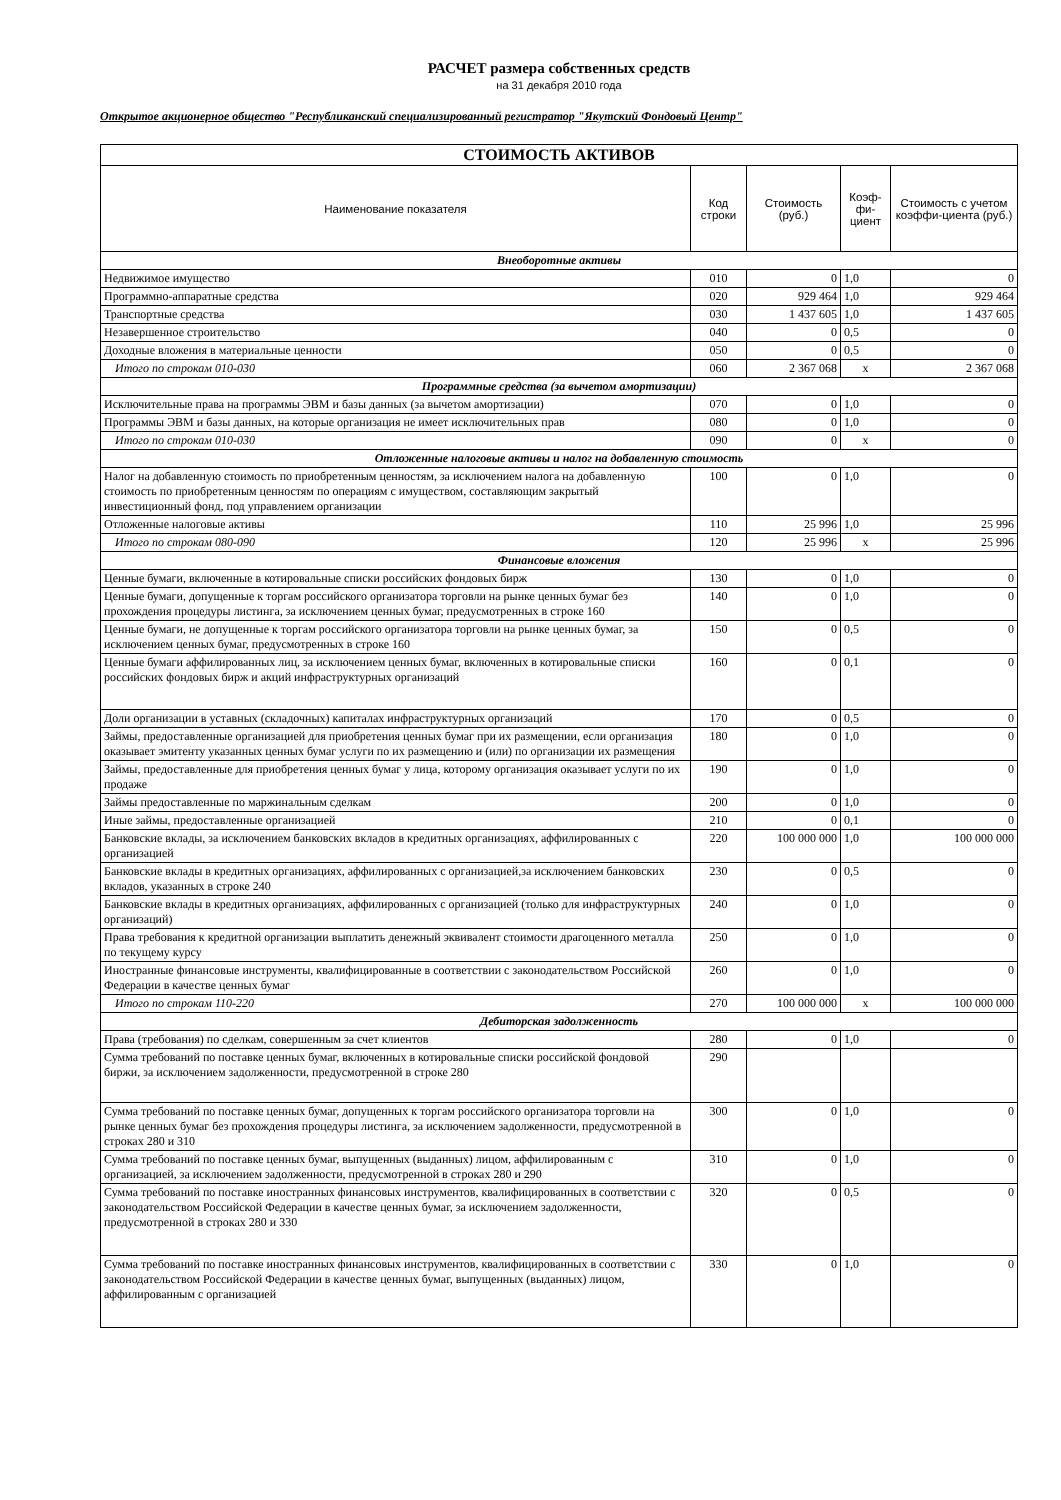РАСЧЕТ размера собственных средств
на 31 декабря 2010 года
Открытое акционерное общество "Республиканский специализированный регистратор "Якутский Фондовый Центр"
| СТОИМОСТЬ АКТИВОВ | | | | |
| Наименование показателя | Код строки | Стоимость (руб.) | Коэф-фи-циент | Стоимость с учетом коэффи-циента (руб.) |
| Внеоборотные активы | | | | |
| Недвижимое имущество | 010 | 0 | 1,0 | 0 |
| Программно-аппаратные средства | 020 | 929 464 | 1,0 | 929 464 |
| Транспортные средства | 030 | 1 437 605 | 1,0 | 1 437 605 |
| Незавершенное строительство | 040 | 0 | 0,5 | 0 |
| Доходные вложения в материальные ценности | 050 | 0 | 0,5 | 0 |
| Итого по строкам 010-030 | 060 | 2 367 068 | х | 2 367 068 |
| Программные средства (за вычетом амортизации) | | | | |
| Исключительные права на программы ЭВМ и базы данных (за вычетом амортизации) | 070 | 0 | 1,0 | 0 |
| Программы ЭВМ и базы данных, на которые организация не имеет исключительных прав | 080 | 0 | 1,0 | 0 |
| Итого по строкам 010-030 | 090 | 0 | х | 0 |
| Отложенные налоговые активы и налог на добавленную стоимость | | | | |
| Налог на добавленную стоимость по приобретенным ценностям, за исключением налога на добавленную стоимость по приобретенным ценностям по операциям с имуществом, составляющим закрытый инвестиционный фонд, под управлением организации | 100 | 0 | 1,0 | 0 |
| Отложенные налоговые активы | 110 | 25 996 | 1,0 | 25 996 |
| Итого по строкам 080-090 | 120 | 25 996 | х | 25 996 |
| Финансовые вложения | | | | |
| Ценные бумаги, включенные в котировальные списки российских фондовых бирж | 130 | 0 | 1,0 | 0 |
| Ценные бумаги, допущенные к торгам российского организатора торговли на рынке ценных бумаг без прохождения процедуры листинга, за исключением ценных бумаг, предусмотренных в строке 160 | 140 | 0 | 1,0 | 0 |
| Ценные бумаги, не допущенные к торгам российского организатора торговли на рынке ценных бумаг, за исключением ценных бумаг, предусмотренных в строке 160 | 150 | 0 | 0,5 | 0 |
| Ценные бумаги аффилированных лиц, за исключением ценных бумаг, включенных в котировальные списки российских фондовых бирж и акций инфраструктурных организаций | 160 | 0 | 0,1 | 0 |
| Доли организации в уставных (складочных) капиталах инфраструктурных организаций | 170 | 0 | 0,5 | 0 |
| Займы, предоставленные организацией для приобретения ценных бумаг при их размещении, если организация оказывает эмитенту указанных ценных бумаг услуги по их размещению и (или) по организации их размещения | 180 | 0 | 1,0 | 0 |
| Займы, предоставленные для приобретения ценных бумаг у лица, которому организация оказывает услуги по их продаже | 190 | 0 | 1,0 | 0 |
| Займы предоставленные по маржинальным сделкам | 200 | 0 | 1,0 | 0 |
| Иные займы, предоставленные организацией | 210 | 0 | 0,1 | 0 |
| Банковские вклады, за исключением банковских вкладов в кредитных организациях, аффилированных с организацией | 220 | 100 000 000 | 1,0 | 100 000 000 |
| Банковские вклады в кредитных организациях, аффилированных с организацией,за исключением банковских вкладов, указанных в строке 240 | 230 | 0 | 0,5 | 0 |
| Банковские вклады в кредитных организациях, аффилированных с организацией (только для инфраструктурных организаций) | 240 | 0 | 1,0 | 0 |
| Права требования к кредитной организации выплатить денежный эквивалент стоимости драгоценного металла по текущему курсу | 250 | 0 | 1,0 | 0 |
| Иностранные финансовые инструменты, квалифицированные в соответствии с законодательством Российской Федерации в качестве ценных бумаг | 260 | 0 | 1,0 | 0 |
| Итого по строкам 110-220 | 270 | 100 000 000 | х | 100 000 000 |
| Дебиторская задолженность | | | | |
| Права (требования) по сделкам, совершенным за счет клиентов | 280 | 0 | 1,0 | 0 |
| Сумма требований по поставке ценных бумаг, включенных в котировальные списки российской фондовой биржи, за исключением задолженности, предусмотренной в строке 280 | 290 | | | |
| Сумма требований по поставке ценных бумаг, допущенных к торгам российского организатора торговли на рынке ценных бумаг без прохождения процедуры листинга, за исключением задолженности, предусмотренной в строках 280 и 310 | 300 | 0 | 1,0 | 0 |
| Сумма требований по поставке ценных бумаг, выпущенных (выданных) лицом, аффилированным с организацией, за исключением задолженности, предусмотренной в строках 280 и 290 | 310 | 0 | 1,0 | 0 |
| Сумма требований по поставке иностранных финансовых инструментов, квалифицированных в соответствии с законодательством Российской Федерации в качестве ценных бумаг, за исключением задолженности, предусмотренной в строках 280 и 330 | 320 | 0 | 0,5 | 0 |
| Сумма требований по поставке иностранных финансовых инструментов, квалифицированных в соответствии с законодательством Российской Федерации в качестве ценных бумаг, выпущенных (выданных) лицом, аффилированным с организацией | 330 | 0 | 1,0 | 0 |